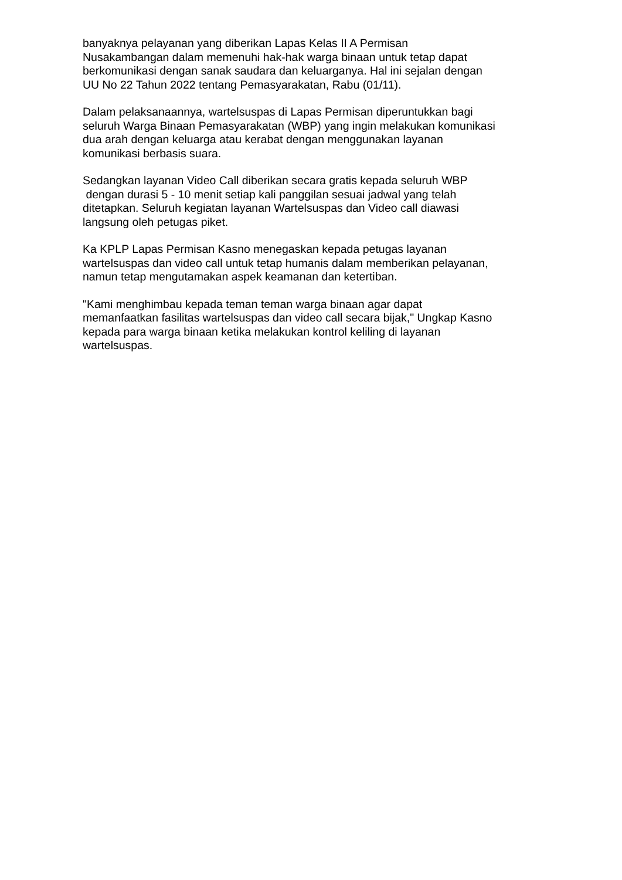banyaknya pelayanan yang diberikan Lapas Kelas II A Permisan
Nusakambangan dalam memenuhi hak-hak warga binaan untuk tetap dapat
berkomunikasi dengan sanak saudara dan keluarganya. Hal ini sejalan dengan
UU No 22 Tahun 2022 tentang Pemasyarakatan, Rabu (01/11).
Dalam pelaksanaannya, wartelsuspas di Lapas Permisan diperuntukkan bagi
seluruh Warga Binaan Pemasyarakatan (WBP) yang ingin melakukan komunikasi
dua arah dengan keluarga atau kerabat dengan menggunakan layanan
komunikasi berbasis suara.
Sedangkan layanan Video Call diberikan secara gratis kepada seluruh WBP
dengan durasi 5 - 10 menit setiap kali panggilan sesuai jadwal yang telah
ditetapkan. Seluruh kegiatan layanan Wartelsuspas dan Video call diawasi
langsung oleh petugas piket.
Ka KPLP Lapas Permisan Kasno menegaskan kepada petugas layanan
wartelsuspas dan video call untuk tetap humanis dalam memberikan pelayanan,
namun tetap mengutamakan aspek keamanan dan ketertiban.
"Kami menghimbau kepada teman teman warga binaan agar dapat
memanfaatkan fasilitas wartelsuspas dan video call secara bijak," Ungkap Kasno
kepada para warga binaan ketika melakukan kontrol keliling di layanan
wartelsuspas.